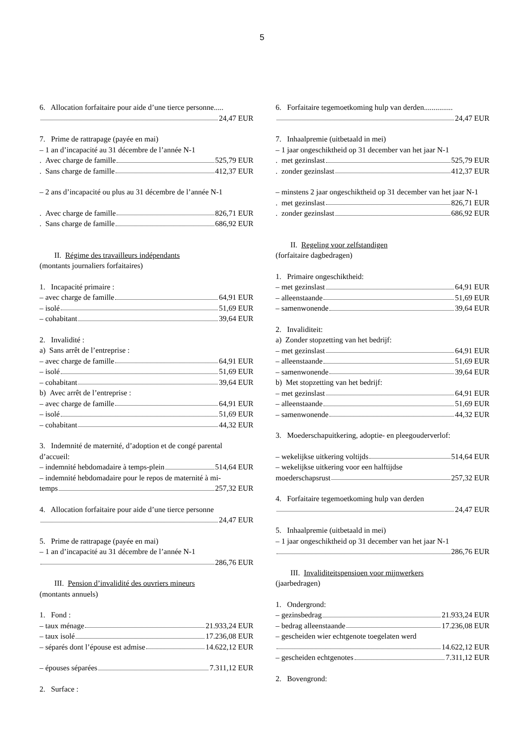5
6. Allocation forfaitaire pour aide d’une tierce personne.....
24,47 EUR
7. Prime de rattrapage (payée en mai)
– 1 an d’incapacité au 31 décembre de l’année N-1
. Avec charge de famille 525,79 EUR
. Sans charge de famille 412,37 EUR
– 2 ans d’incapacité ou plus au 31 décembre de l’année N-1
. Avec charge de famille 826,71 EUR
. Sans charge de famille 686,92 EUR
II. Régime des travailleurs indépendants
(montants journaliers forfaitaires)
1. Incapacité primaire :
– avec charge de famille 64,91 EUR
– isolé 51,69 EUR
– cohabitant 39,64 EUR
2. Invalidité :
a) Sans arrêt de l’entreprise :
– avec charge de famille 64,91 EUR
– isolé 51,69 EUR
– cohabitant 39,64 EUR
b) Avec arrêt de l’entreprise :
– avec charge de famille 64,91 EUR
– isolé 51,69 EUR
– cohabitant 44,32 EUR
3. Indemnité de maternité, d’adoption et de congé parental d’accueil:
– indemnité hebdomadaire à temps-plein 514,64 EUR
– indemnité hebdomadaire pour le repos de maternité à mi-
temps 257,32 EUR
4. Allocation forfaitaire pour aide d’une tierce personne
24,47 EUR
5. Prime de rattrapage (payée en mai)
– 1 an d’incapacité au 31 décembre de l’année N-1
286,76 EUR
III. Pension d’invalidité des ouvriers mineurs
(montants annuels)
1. Fond :
– taux ménage 21.933,24 EUR
– taux isolé 17.236,08 EUR
– séparés dont l’épouse est admise 14.622,12 EUR
– épouses séparées 7.311,12 EUR
2. Surface :
6. Forfaitaire tegemoetkoming hulp van derden...............
24,47 EUR
7. Inhaalpremie (uitbetaald in mei)
– 1 jaar ongeschiktheid op 31 december van het jaar N-1
. met gezinslast 525,79 EUR
. zonder gezinslast 412,37 EUR
– minstens 2 jaar ongeschiktheid op 31 december van het jaar N-1
. met gezinslast 826,71 EUR
. zonder gezinslast 686,92 EUR
II. Regeling voor zelfstandigen
(forfaitaire dagbedragen)
1. Primaire ongeschiktheid:
– met gezinslast 64,91 EUR
– alleenstaande 51,69 EUR
– samenwonende 39,64 EUR
2. Invaliditeit:
a) Zonder stopzetting van het bedrijf:
– met gezinslast 64,91 EUR
– alleenstaande 51,69 EUR
– samenwonende 39,64 EUR
b) Met stopzetting van het bedrijf:
– met gezinslast 64,91 EUR
– alleenstaande 51,69 EUR
– samenwonende 44,32 EUR
3. Moederschapuitkering, adoptie- en pleegouderverlof:
– wekelijkse uitkering voltijds 514,64 EUR
– wekelijkse uitkering voor een halftijdse
moederschapsrust 257,32 EUR
4. Forfaitaire tegemoetkoming hulp van derden
24,47 EUR
5. Inhaalpremie (uitbetaald in mei)
– 1 jaar ongeschiktheid op 31 december van het jaar N-1
286,76 EUR
III. Invaliditeitspensioen voor mijnwerkers
(jaarbedragen)
1. Ondergrond:
– gezinsbedrag 21.933,24 EUR
– bedrag alleenstaande 17.236,08 EUR
– gescheiden wier echtgenote toegelaten werd
14.622,12 EUR
– gescheiden echtgenotes 7.311,12 EUR
2. Bovengrond: